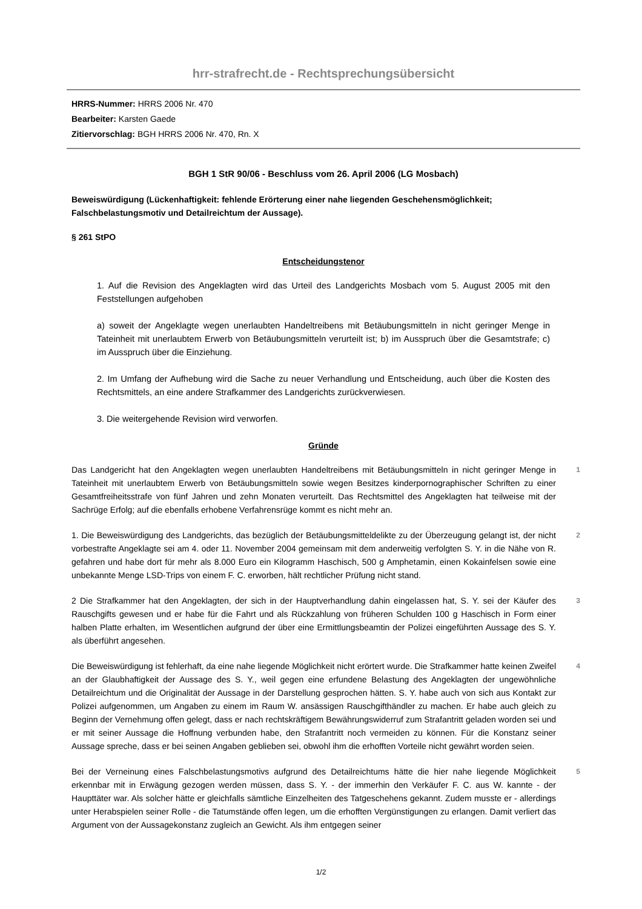hrr-strafrecht.de - Rechtsprechungsübersicht
HRRS-Nummer: HRRS 2006 Nr. 470
Bearbeiter: Karsten Gaede
Zitiervorschlag: BGH HRRS 2006 Nr. 470, Rn. X
BGH 1 StR 90/06 - Beschluss vom 26. April 2006 (LG Mosbach)
Beweiswürdigung (Lückenhaftigkeit: fehlende Erörterung einer nahe liegenden Geschehensmöglichkeit; Falschbelastungsmotiv und Detailreichtum der Aussage).
§ 261 StPO
Entscheidungstenor
1. Auf die Revision des Angeklagten wird das Urteil des Landgerichts Mosbach vom 5. August 2005 mit den Feststellungen aufgehoben
a) soweit der Angeklagte wegen unerlaubten Handeltreibens mit Betäubungsmitteln in nicht geringer Menge in Tateinheit mit unerlaubtem Erwerb von Betäubungsmitteln verurteilt ist; b) im Ausspruch über die Gesamtstrafe; c) im Ausspruch über die Einziehung.
2. Im Umfang der Aufhebung wird die Sache zu neuer Verhandlung und Entscheidung, auch über die Kosten des Rechtsmittels, an eine andere Strafkammer des Landgerichts zurückverwiesen.
3. Die weitergehende Revision wird verworfen.
Gründe
Das Landgericht hat den Angeklagten wegen unerlaubten Handeltreibens mit Betäubungsmitteln in nicht geringer Menge in Tateinheit mit unerlaubtem Erwerb von Betäubungsmitteln sowie wegen Besitzes kinderpornographischer Schriften zu einer Gesamtfreiheitsstrafe von fünf Jahren und zehn Monaten verurteilt. Das Rechtsmittel des Angeklagten hat teilweise mit der Sachrüge Erfolg; auf die ebenfalls erhobene Verfahrensrüge kommt es nicht mehr an.
1
1. Die Beweiswürdigung des Landgerichts, das bezüglich der Betäubungsmitteldelikte zu der Überzeugung gelangt ist, der nicht vorbestrafte Angeklagte sei am 4. oder 11. November 2004 gemeinsam mit dem anderweitig verfolgten S. Y. in die Nähe von R. gefahren und habe dort für mehr als 8.000 Euro ein Kilogramm Haschisch, 500 g Amphetamin, einen Kokainfelsen sowie eine unbekannte Menge LSD-Trips von einem F. C. erworben, hält rechtlicher Prüfung nicht stand.
2
2 Die Strafkammer hat den Angeklagten, der sich in der Hauptverhandlung dahin eingelassen hat, S. Y. sei der Käufer des Rauschgifts gewesen und er habe für die Fahrt und als Rückzahlung von früheren Schulden 100 g Haschisch in Form einer halben Platte erhalten, im Wesentlichen aufgrund der über eine Ermittlungsbeamtin der Polizei eingeführten Aussage des S. Y. als überführt angesehen.
3
Die Beweiswürdigung ist fehlerhaft, da eine nahe liegende Möglichkeit nicht erörtert wurde. Die Strafkammer hatte keinen Zweifel an der Glaubhaftigkeit der Aussage des S. Y., weil gegen eine erfundene Belastung des Angeklagten der ungewöhnliche Detailreichtum und die Originalität der Aussage in der Darstellung gesprochen hätten. S. Y. habe auch von sich aus Kontakt zur Polizei aufgenommen, um Angaben zu einem im Raum W. ansässigen Rauschgifthändler zu machen. Er habe auch gleich zu Beginn der Vernehmung offen gelegt, dass er nach rechtskräftigem Bewährungswiderruf zum Strafantritt geladen worden sei und er mit seiner Aussage die Hoffnung verbunden habe, den Strafantritt noch vermeiden zu können. Für die Konstanz seiner Aussage spreche, dass er bei seinen Angaben geblieben sei, obwohl ihm die erhofften Vorteile nicht gewährt worden seien.
4
Bei der Verneinung eines Falschbelastungsmotivs aufgrund des Detailreichtums hätte die hier nahe liegende Möglichkeit erkennbar mit in Erwägung gezogen werden müssen, dass S. Y. - der immerhin den Verkäufer F. C. aus W. kannte - der Haupttäter war. Als solcher hätte er gleichfalls sämtliche Einzelheiten des Tatgeschehens gekannt. Zudem musste er - allerdings unter Herabspielen seiner Rolle - die Tatumstände offen legen, um die erhofften Vergünstigungen zu erlangen. Damit verliert das Argument von der Aussagekonstanz zugleich an Gewicht. Als ihm entgegen seiner
5
1/2